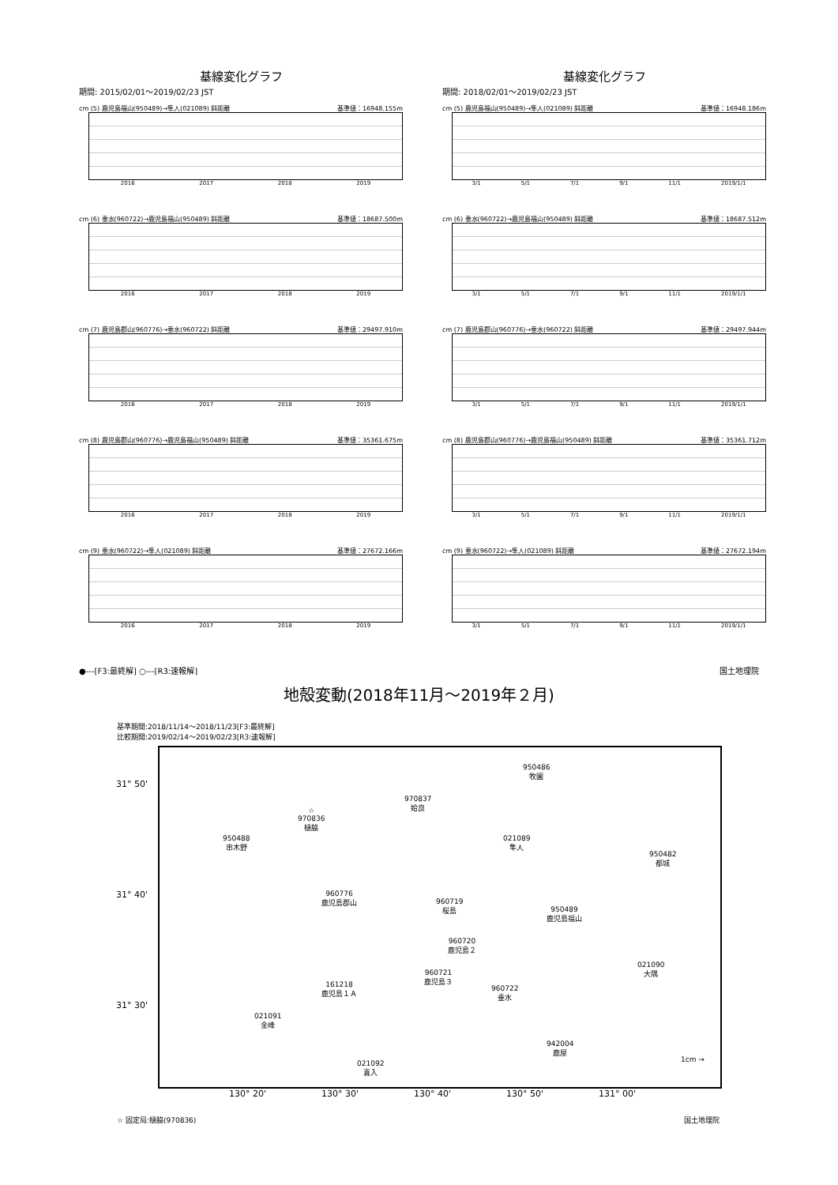基線変化グラフ
期間: 2015/02/01～2019/02/23 JST
cm (5) 鹿児島福山(950489)→隼人(021089) 斜距離 基準値：16948.155m
2016 2017 2018 2019
cm (6) 垂水(960722)→鹿児島福山(950489) 斜距離 基準値：18687.500m
2016 2017 2018 2019
cm (7) 鹿児島郡山(960776)→垂水(960722) 斜距離 基準値：29497.910m
2016 2017 2018 2019
cm (8) 鹿児島郡山(960776)→鹿児島福山(950489) 斜距離 基準値：35361.675m
2016 2017 2018 2019
cm (9) 垂水(960722)→隼人(021089) 斜距離 基準値：27672.166m
2016 2017 2018 2019
基線変化グラフ
期間: 2018/02/01～2019/02/23 JST
cm (5) 鹿児島福山(950489)→隼人(021089) 斜距離 基準値：16948.186m
3/1 5/1 7/1 9/1 11/1 2019/1/1
cm (6) 垂水(960722)→鹿児島福山(950489) 斜距離 基準値：18687.512m
3/1 5/1 7/1 9/1 11/1 2019/1/1
cm (7) 鹿児島郡山(960776)→垂水(960722) 斜距離 基準値：29497.944m
3/1 5/1 7/1 9/1 11/1 2019/1/1
cm (8) 鹿児島郡山(960776)→鹿児島福山(950489) 斜距離 基準値：35361.712m
3/1 5/1 7/1 9/1 11/1 2019/1/1
cm (9) 垂水(960722)→隼人(021089) 斜距離 基準値：27672.194m
3/1 5/1 7/1 9/1 11/1 2019/1/1
●---[F3:最終解] ○---[R3:速報解] 国土地理院
地殻変動(2018年11月～2019年２月)
基準期間:2018/11/14～2018/11/23[F3:最終解]
比較期間:2019/02/14～2019/02/23[R3:速報解]
31° 50'
31° 40'
31° 30'
950486
牧園
970837
姶良
☆
970836
樋脇
950488
串木野
021089
隼人
950482
都城
960776
鹿児島郡山
960719
桜島
950489
鹿児島福山
960720
鹿児島２
021090
大隅
960721
鹿児島３
161218
鹿児島１Ａ
960722
垂水
021091
金峰
942004
鹿屋
1cm →
021092
喜入
130° 20' 130° 30' 130° 40' 130° 50' 131° 00'
☆ 固定局:樋脇(970836) 国土地理院